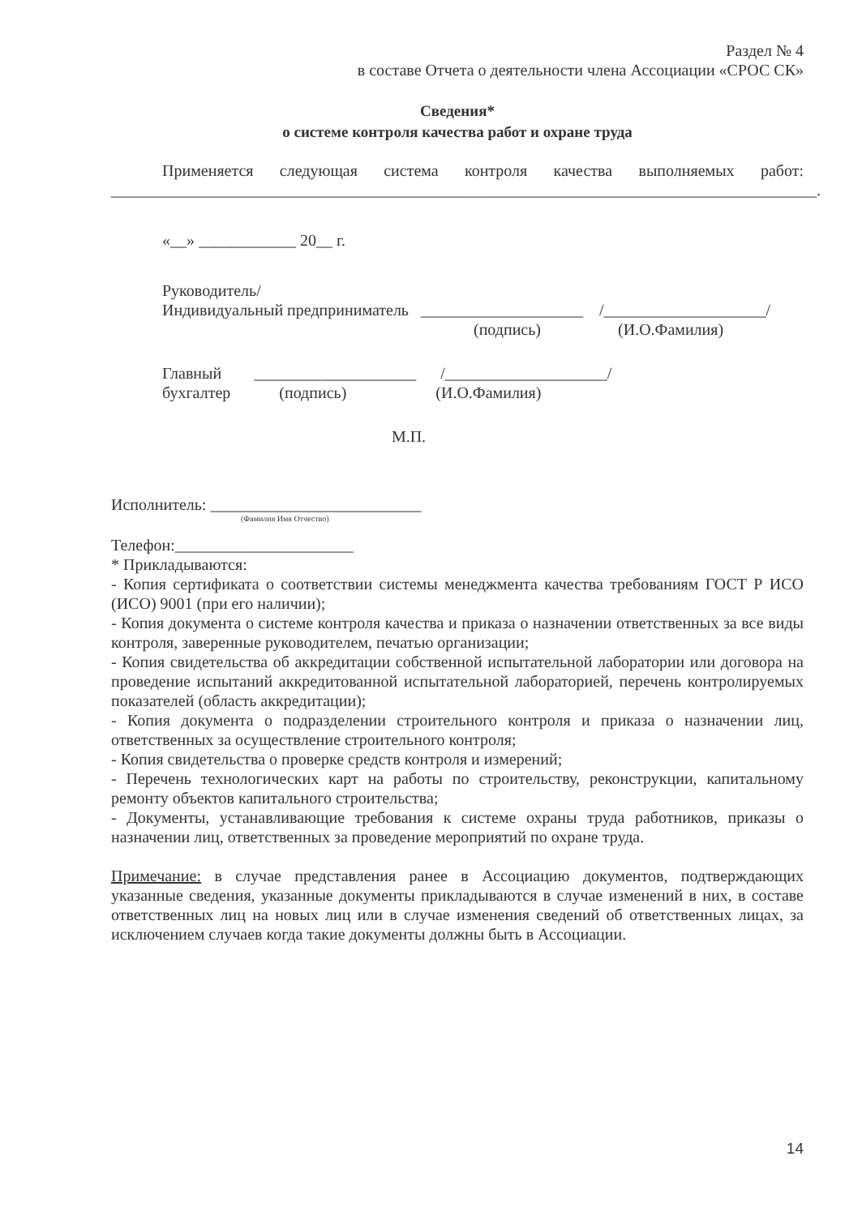Раздел № 4
в составе Отчета о деятельности члена Ассоциации «СРОС СК»
Сведения*
о системе контроля качества работ и охране труда
Применяется следующая система контроля качества выполняемых работ:
_______________________________________________________________________________________.
«__» ____________ 20__ г.
Руководитель/
Индивидуальный предприниматель ____________________ /____________________/
(подпись) (И.О.Фамилия)
Главный ____________________ /____________________/
бухгалтер (подпись) (И.О.Фамилия)
М.П.
Исполнитель: __________________________
(Фамилия Имя Отчество)
Телефон:______________________
* Прикладываются:
- Копия сертификата о соответствии системы менеджмента качества требованиям ГОСТ Р ИСО (ИСО) 9001 (при его наличии);
- Копия документа о системе контроля качества и приказа о назначении ответственных за все виды контроля, заверенные руководителем, печатью организации;
- Копия свидетельства об аккредитации собственной испытательной лаборатории или договора на проведение испытаний аккредитованной испытательной лабораторией, перечень контролируемых показателей (область аккредитации);
- Копия документа о подразделении строительного контроля и приказа о назначении лиц, ответственных за осуществление строительного контроля;
- Копия свидетельства о проверке средств контроля и измерений;
- Перечень технологических карт на работы по строительству, реконструкции, капитальному ремонту объектов капитального строительства;
- Документы, устанавливающие требования к системе охраны труда работников, приказы о назначении лиц, ответственных за проведение мероприятий по охране труда.
Примечание: в случае представления ранее в Ассоциацию документов, подтверждающих указанные сведения, указанные документы прикладываются в случае изменений в них, в составе ответственных лиц на новых лиц или в случае изменения сведений об ответственных лицах, за исключением случаев когда такие документы должны быть в Ассоциации.
14